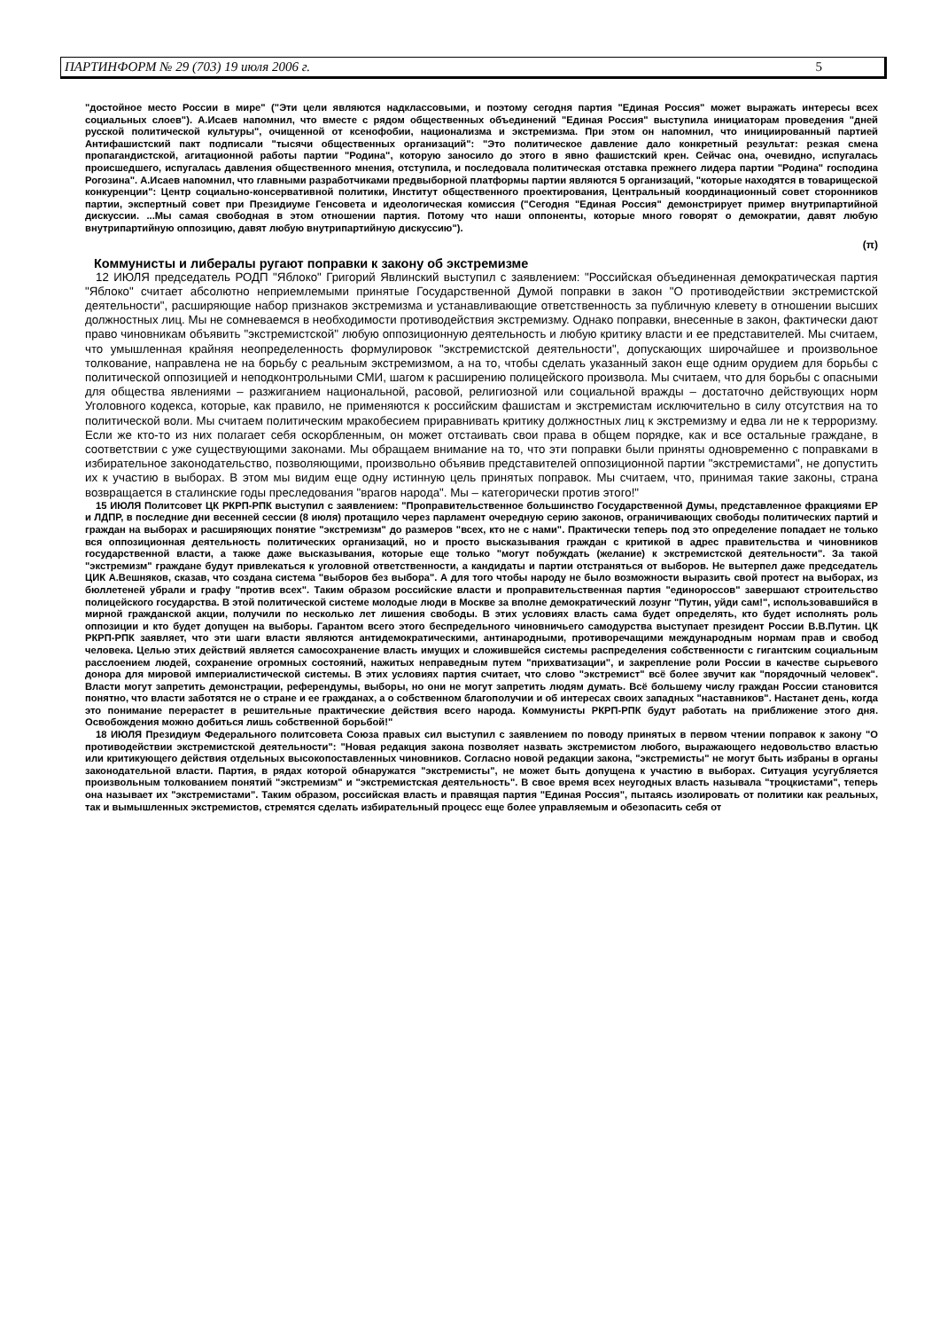ПАРТИНФОРМ № 29 (703) 19 июля 2006 г. 5
"достойное место России в мире" ("Эти цели являются надклассовыми, и поэтому сегодня партия "Единая Россия" может выражать интересы всех социальных слоев"). А.Исаев напомнил, что вместе с рядом общественных объединений "Единая Россия" выступила инициаторам проведения "дней русской политической культуры", очищенной от ксенофобии, национализма и экстремизма. При этом он напомнил, что инициированный партией Антифашистский пакт подписали "тысячи общественных организаций": "Это политическое давление дало конкретный результат: резкая смена пропагандистской, агитационной работы партии "Родина", которую заносило до этого в явно фашистский крен. Сейчас она, очевидно, испугалась происшедшего, испугалась давления общественного мнения, отступила, и последовала политическая отставка прежнего лидера партии "Родина" господина Рогозина". А.Исаев напомнил, что главными разработчиками предвыборной платформы партии являются 5 организаций, "которые находятся в товарищеской конкуренции": Центр социально-консервативной политики, Институт общественного проектирования, Центральный координационный совет сторонников партии, экспертный совет при Президиуме Генсовета и идеологическая комиссия ("Сегодня "Единая Россия" демонстрирует пример внутрипартийной дискуссии. ...Мы самая свободная в этом отношении партия. Потому что наши оппоненты, которые много говорят о демократии, давят любую внутрипартийную оппозицию, давят любую внутрипартийную дискуссию").
(π)
Коммунисты и либералы ругают поправки к закону об экстремизме
12 ИЮЛЯ председатель РОДП "Яблоко" Григорий Явлинский выступил с заявлением: "Российская объединенная демократическая партия "Яблоко" считает абсолютно неприемлемыми принятые Государственной Думой поправки в закон "О противодействии экстремистской деятельности", расширяющие набор признаков экстремизма и устанавливающие ответственность за публичную клевету в отношении высших должностных лиц. Мы не сомневаемся в необходимости противодействия экстремизму. Однако поправки, внесенные в закон, фактически дают право чиновникам объявить "экстремистской" любую оппозиционную деятельность и любую критику власти и ее представителей. Мы считаем, что умышленная крайняя неопределенность формулировок "экстремистской деятельности", допускающих широчайшее и произвольное толкование, направлена не на борьбу с реальным экстремизмом, а на то, чтобы сделать указанный закон еще одним орудием для борьбы с политической оппозицией и неподконтрольными СМИ, шагом к расширению полицейского произвола. Мы считаем, что для борьбы с опасными для общества явлениями – разжиганием национальной, расовой, религиозной или социальной вражды – достаточно действующих норм Уголовного кодекса, которые, как правило, не применяются к российским фашистам и экстремистам исключительно в силу отсутствия на то политической воли. Мы считаем политическим мракобесием приравнивать критику должностных лиц к экстремизму и едва ли не к терроризму. Если же кто-то из них полагает себя оскорбленным, он может отстаивать свои права в общем порядке, как и все остальные граждане, в соответствии с уже существующими законами. Мы обращаем внимание на то, что эти поправки были приняты одновременно с поправками в избирательное законодательство, позволяющими, произвольно объявив представителей оппозиционной партии "экстремистами", не допустить их к участию в выборах. В этом мы видим еще одну истинную цель принятых поправок. Мы считаем, что, принимая такие законы, страна возвращается в сталинские годы преследования "врагов народа". Мы – категорически против этого!"
15 ИЮЛЯ Политсовет ЦК РКРП-РПК выступил с заявлением: "Проправительственное большинство Государственной Думы, представленное фракциями ЕР и ЛДПР, в последние дни весенней сессии (8 июля) протащило через парламент очередную серию законов, ограничивающих свободы политических партий и граждан на выборах и расширяющих понятие "экстремизм" до размеров "всех, кто не с нами". Практически теперь под это определение попадает не только вся оппозиционная деятельность политических организаций, но и просто высказывания граждан с критикой в адрес правительства и чиновников государственной власти, а также даже высказывания, которые еще только "могут побуждать (желание) к экстремистской деятельности". За такой "экстремизм" граждане будут привлекаться к уголовной ответственности, а кандидаты и партии отстраняться от выборов. Не вытерпел даже председатель ЦИК А.Вешняков, сказав, что создана система "выборов без выбора". А для того чтобы народу не было возможности выразить свой протест на выборах, из бюллетеней убрали и графу "против всех". Таким образом российские власти и проправительственная партия "единороссов" завершают строительство полицейского государства. В этой политической системе молодые люди в Москве за вполне демократический лозунг "Путин, уйди сам!", использовавшийся в мирной гражданской акции, получили по несколько лет лишения свободы. В этих условиях власть сама будет определять, кто будет исполнять роль оппозиции и кто будет допущен на выборы. Гарантом всего этого беспредельного чиновничьего самодурства выступает президент России В.В.Путин. ЦК РКРП-РПК заявляет, что эти шаги власти являются антидемократическими, антинародными, противоречащими международным нормам прав и свобод человека. Целью этих действий является самосохранение власть имущих и сложившейся системы распределения собственности с гигантским социальным расслоением людей, сохранение огромных состояний, нажитых неправедным путем "прихватизации", и закрепление роли России в качестве сырьевого донора для мировой империалистической системы. В этих условиях партия считает, что слово "экстремист" всё более звучит как "порядочный человек". Власти могут запретить демонстрации, референдумы, выборы, но они не могут запретить людям думать. Всё большему числу граждан России становится понятно, что власти заботятся не о стране и ее гражданах, а о собственном благополучии и об интересах своих западных "наставников". Настанет день, когда это понимание перерастет в решительные практические действия всего народа. Коммунисты РКРП-РПК будут работать на приближение этого дня. Освобождения можно добиться лишь собственной борьбой!"
18 ИЮЛЯ Президиум Федерального политсовета Союза правых сил выступил с заявлением по поводу принятых в первом чтении поправок к закону "О противодействии экстремистской деятельности": "Новая редакция закона позволяет назвать экстремистом любого, выражающего недовольство властью или критикующего действия отдельных высокопоставленных чиновников. Согласно новой редакции закона, "экстремисты" не могут быть избраны в органы законодательной власти. Партия, в рядах которой обнаружатся "экстремисты", не может быть допущена к участию в выборах. Ситуация усугубляется произвольным толкованием понятий "экстремизм" и "экстремистская деятельность". В свое время всех неугодных власть называла "троцкистами", теперь она называет их "экстремистами". Таким образом, российская власть и правящая партия "Единая Россия", пытаясь изолировать от политики как реальных, так и вымышленных экстремистов, стремятся сделать избирательный процесс еще более управляемым и обезопасить себя от